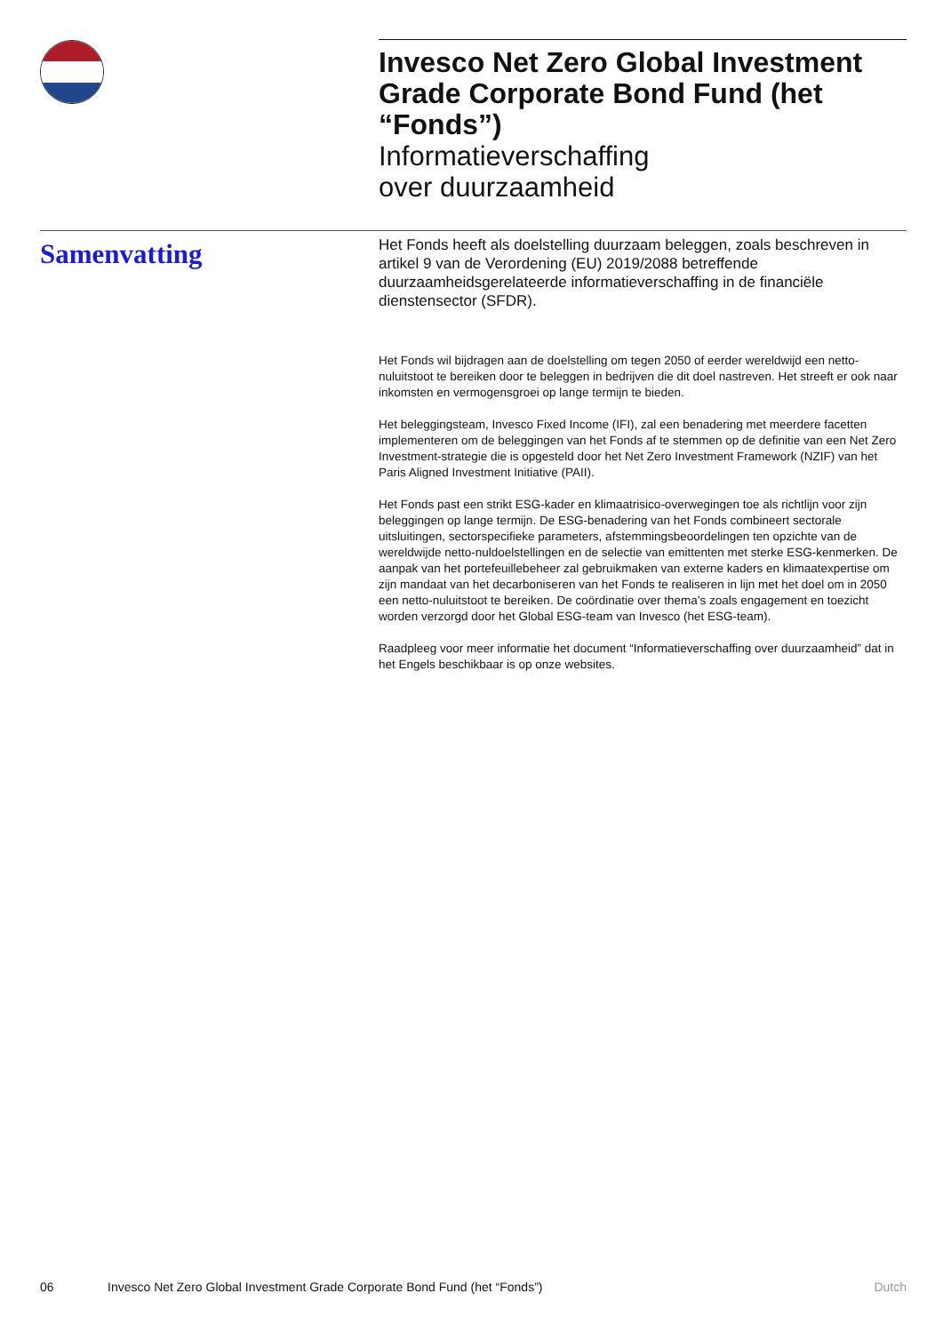Invesco Net Zero Global Investment Grade Corporate Bond Fund (het “Fonds”)
Informatieverschaffing
over duurzaamheid
Samenvatting
Het Fonds heeft als doelstelling duurzaam beleggen, zoals beschreven in artikel 9 van de Verordening (EU) 2019/2088 betreffende duurzaamheidsgerelateerde informatieverschaffing in de financiële dienstensector (SFDR).
Het Fonds wil bijdragen aan de doelstelling om tegen 2050 of eerder wereldwijd een netto-nuluitstoot te bereiken door te beleggen in bedrijven die dit doel nastreven. Het streeft er ook naar inkomsten en vermogensgroei op lange termijn te bieden.
Het beleggingsteam, Invesco Fixed Income (IFI), zal een benadering met meerdere facetten implementeren om de beleggingen van het Fonds af te stemmen op de definitie van een Net Zero Investment-strategie die is opgesteld door het Net Zero Investment Framework (NZIF) van het Paris Aligned Investment Initiative (PAII).
Het Fonds past een strikt ESG-kader en klimaatrisico-overwegingen toe als richtlijn voor zijn beleggingen op lange termijn. De ESG-benadering van het Fonds combineert sectorale uitsluitingen, sectorspecifieke parameters, afstemmingsbeoordelingen ten opzichte van de wereldwijde netto-nuldoelstellingen en de selectie van emittenten met sterke ESG-kenmerken. De aanpak van het portefeuillebeheer zal gebruikmaken van externe kaders en klimaatexpertise om zijn mandaat van het decarboniseren van het Fonds te realiseren in lijn met het doel om in 2050 een netto-nuluitstoot te bereiken. De coördinatie over thema’s zoals engagement en toezicht worden verzorgd door het Global ESG-team van Invesco (het ESG-team).
Raadpleeg voor meer informatie het document “Informatieverschaffing over duurzaamheid” dat in het Engels beschikbaar is op onze websites.
06 Invesco Net Zero Global Investment Grade Corporate Bond Fund (het “Fonds”) Dutch